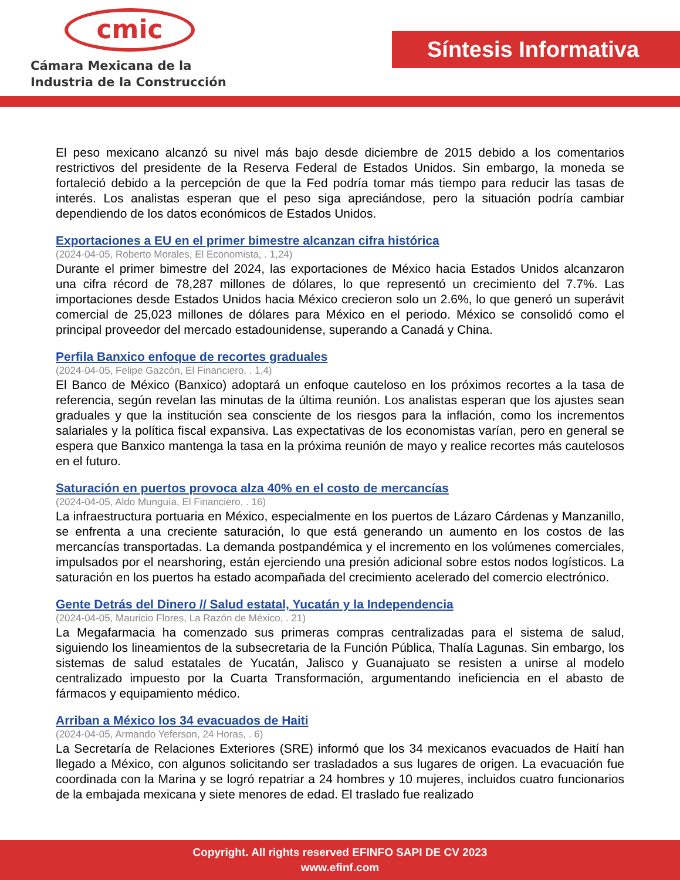cmic
Cámara Mexicana de la
Industria de la Construcción
Síntesis Informativa
El peso mexicano alcanzó su nivel más bajo desde diciembre de 2015 debido a los comentarios restrictivos del presidente de la Reserva Federal de Estados Unidos. Sin embargo, la moneda se fortaleció debido a la percepción de que la Fed podría tomar más tiempo para reducir las tasas de interés. Los analistas esperan que el peso siga apreciándose, pero la situación podría cambiar dependiendo de los datos económicos de Estados Unidos.
Exportaciones a EU en el primer bimestre alcanzan cifra histórica
(2024-04-05, Roberto Morales, El Economista, . 1,24)
Durante el primer bimestre del 2024, las exportaciones de México hacia Estados Unidos alcanzaron una cifra récord de 78,287 millones de dólares, lo que representó un crecimiento del 7.7%. Las importaciones desde Estados Unidos hacia México crecieron solo un 2.6%, lo que generó un superávit comercial de 25,023 millones de dólares para México en el periodo. México se consolidó como el principal proveedor del mercado estadounidense, superando a Canadá y China.
Perfila Banxico enfoque de recortes graduales
(2024-04-05, Felipe Gazcón, El Financiero, . 1,4)
El Banco de México (Banxico) adoptará un enfoque cauteloso en los próximos recortes a la tasa de referencia, según revelan las minutas de la última reunión. Los analistas esperan que los ajustes sean graduales y que la institución sea consciente de los riesgos para la inflación, como los incrementos salariales y la política fiscal expansiva. Las expectativas de los economistas varían, pero en general se espera que Banxico mantenga la tasa en la próxima reunión de mayo y realice recortes más cautelosos en el futuro.
Saturación en puertos provoca alza 40% en el costo de mercancías
(2024-04-05, Aldo Munguía, El Financiero, . 16)
La infraestructura portuaria en México, especialmente en los puertos de Lázaro Cárdenas y Manzanillo, se enfrenta a una creciente saturación, lo que está generando un aumento en los costos de las mercancías transportadas. La demanda postpandémica y el incremento en los volúmenes comerciales, impulsados por el nearshoring, están ejerciendo una presión adicional sobre estos nodos logísticos. La saturación en los puertos ha estado acompañada del crecimiento acelerado del comercio electrónico.
Gente Detrás del Dinero // Salud estatal, Yucatán y la Independencia
(2024-04-05, Mauricio Flores, La Razón de México, . 21)
La Megafarmacia ha comenzado sus primeras compras centralizadas para el sistema de salud, siguiendo los lineamientos de la subsecretaria de la Función Pública, Thalía Lagunas. Sin embargo, los sistemas de salud estatales de Yucatán, Jalisco y Guanajuato se resisten a unirse al modelo centralizado impuesto por la Cuarta Transformación, argumentando ineficiencia en el abasto de fármacos y equipamiento médico.
Arriban a México los 34 evacuados de Haiti
(2024-04-05, Armando Yeferson, 24 Horas, . 6)
La Secretaría de Relaciones Exteriores (SRE) informó que los 34 mexicanos evacuados de Haití han llegado a México, con algunos solicitando ser trasladados a sus lugares de origen. La evacuación fue coordinada con la Marina y se logró repatriar a 24 hombres y 10 mujeres, incluidos cuatro funcionarios de la embajada mexicana y siete menores de edad. El traslado fue realizado
Copyright. All rights reserved EFINFO SAPI DE CV 2023
www.efinf.com